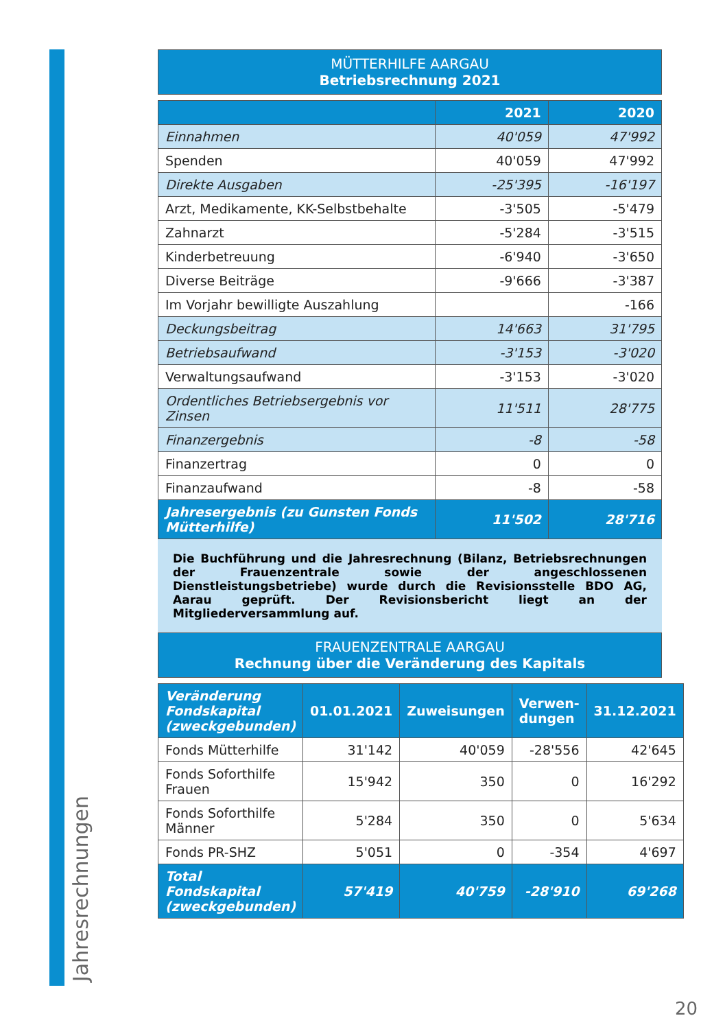Jahresrechnungen
MÜTTERHILFE AARGAU
Betriebsrechnung 2021
| | 2021 | 2020 |
| --- | --- | --- |
| Einnahmen | 40'059 | 47'992 |
| Spenden | 40'059 | 47'992 |
| Direkte Ausgaben | -25'395 | -16'197 |
| Arzt, Medikamente, KK-Selbstbehalte | -3'505 | -5'479 |
| Zahnarzt | -5'284 | -3'515 |
| Kinderbetreuung | -6'940 | -3'650 |
| Diverse Beiträge | -9'666 | -3'387 |
| Im Vorjahr bewilligte Auszahlung | | -166 |
| Deckungsbeitrag | 14'663 | 31'795 |
| Betriebsaufwand | -3'153 | -3'020 |
| Verwaltungsaufwand | -3'153 | -3'020 |
| Ordentliches Betriebsergebnis vor Zinsen | 11'511 | 28'775 |
| Finanzergebnis | -8 | -58 |
| Finanzertrag | 0 | 0 |
| Finanzaufwand | -8 | -58 |
| Jahresergebnis (zu Gunsten Fonds Mütterhilfe) | 11'502 | 28'716 |
Die Buchführung und die Jahresrechnung (Bilanz, Betriebsrechnungen der Frauenzentrale sowie der angeschlossenen Dienstleistungsbetriebe) wurde durch die Revisionsstelle BDO AG, Aarau geprüft. Der Revisionsbericht liegt an der Mitgliederversammlung auf.
FRAUENZENTRALE AARGAU
Rechnung über die Veränderung des Kapitals
| Veränderung Fondskapital (zweckgebunden) | 01.01.2021 | Zuweisungen | Verwen-dungen | 31.12.2021 |
| --- | --- | --- | --- | --- |
| Fonds Mütterhilfe | 31'142 | 40'059 | -28'556 | 42'645 |
| Fonds Soforthilfe Frauen | 15'942 | 350 | 0 | 16'292 |
| Fonds Soforthilfe Männer | 5'284 | 350 | 0 | 5'634 |
| Fonds PR-SHZ | 5'051 | 0 | -354 | 4'697 |
| Total Fondskapital (zweckgebunden) | 57'419 | 40'759 | -28'910 | 69'268 |
20